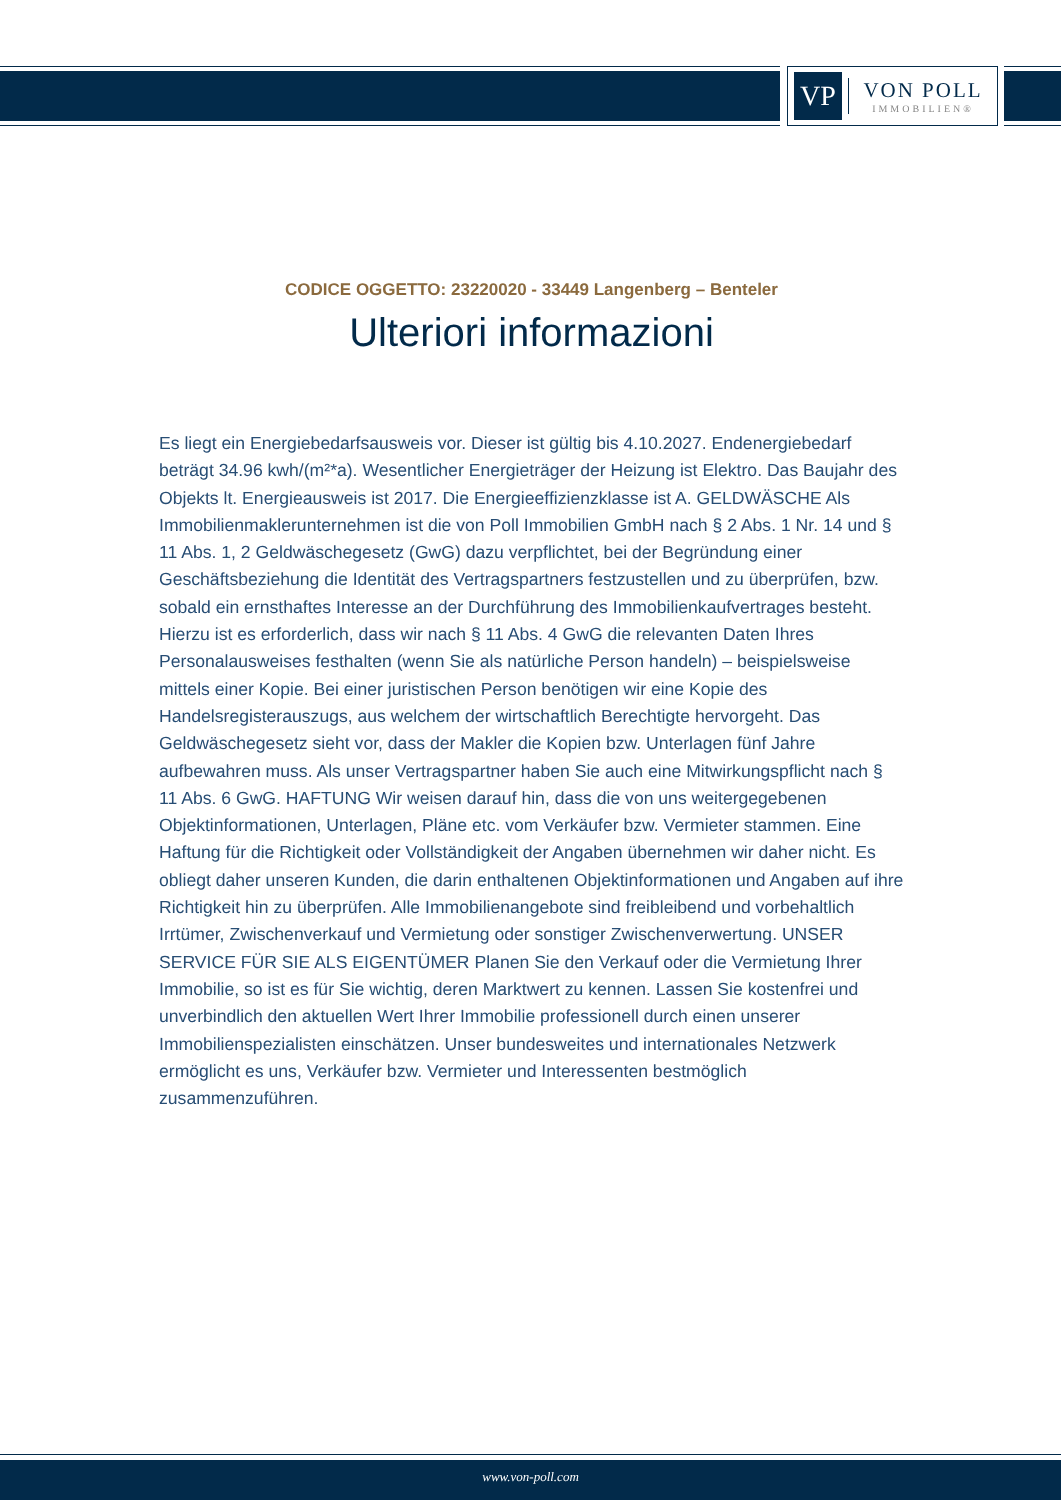VP
VON POLL
IMMOBILIEN®
CODICE OGGETTO: 23220020 - 33449 Langenberg – Benteler
Ulteriori informazioni
Es liegt ein Energiebedarfsausweis vor. Dieser ist gültig bis 4.10.2027. Endenergiebedarf beträgt 34.96 kwh/(m²*a). Wesentlicher Energieträger der Heizung ist Elektro. Das Baujahr des Objekts lt. Energieausweis ist 2017. Die Energieeffizienzklasse ist A. GELDWÄSCHE Als Immobilienmaklerunternehmen ist die von Poll Immobilien GmbH nach § 2 Abs. 1 Nr. 14 und § 11 Abs. 1, 2 Geldwäschegesetz (GwG) dazu verpflichtet, bei der Begründung einer Geschäftsbeziehung die Identität des Vertragspartners festzustellen und zu überprüfen, bzw. sobald ein ernsthaftes Interesse an der Durchführung des Immobilienkaufvertrages besteht. Hierzu ist es erforderlich, dass wir nach § 11 Abs. 4 GwG die relevanten Daten Ihres Personalausweises festhalten (wenn Sie als natürliche Person handeln) – beispielsweise mittels einer Kopie. Bei einer juristischen Person benötigen wir eine Kopie des Handelsregisterauszugs, aus welchem der wirtschaftlich Berechtigte hervorgeht. Das Geldwäschegesetz sieht vor, dass der Makler die Kopien bzw. Unterlagen fünf Jahre aufbewahren muss. Als unser Vertragspartner haben Sie auch eine Mitwirkungspflicht nach § 11 Abs. 6 GwG. HAFTUNG Wir weisen darauf hin, dass die von uns weitergegebenen Objektinformationen, Unterlagen, Pläne etc. vom Verkäufer bzw. Vermieter stammen. Eine Haftung für die Richtigkeit oder Vollständigkeit der Angaben übernehmen wir daher nicht. Es obliegt daher unseren Kunden, die darin enthaltenen Objektinformationen und Angaben auf ihre Richtigkeit hin zu überprüfen. Alle Immobilienangebote sind freibleibend und vorbehaltlich Irrtümer, Zwischenverkauf und Vermietung oder sonstiger Zwischenverwertung. UNSER SERVICE FÜR SIE ALS EIGENTÜMER Planen Sie den Verkauf oder die Vermietung Ihrer Immobilie, so ist es für Sie wichtig, deren Marktwert zu kennen. Lassen Sie kostenfrei und unverbindlich den aktuellen Wert Ihrer Immobilie professionell durch einen unserer Immobilienspezialisten einschätzen. Unser bundesweites und internationales Netzwerk ermöglicht es uns, Verkäufer bzw. Vermieter und Interessenten bestmöglich zusammenzuführen.
www.von-poll.com